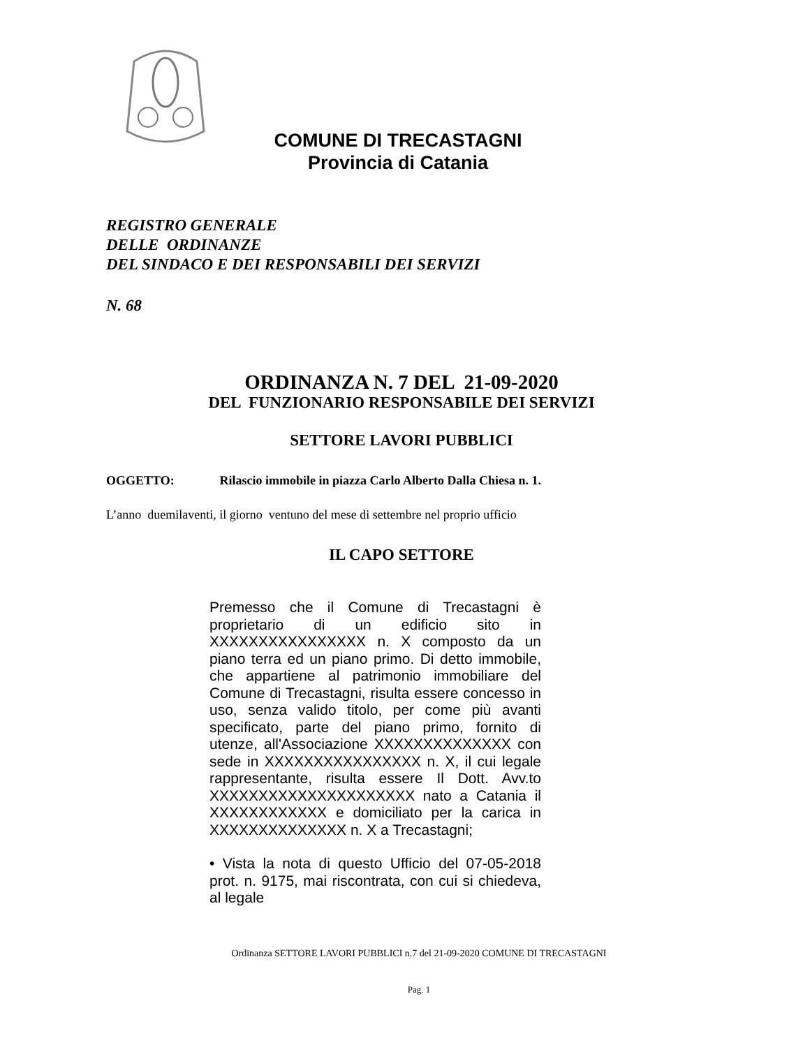COMUNE DI TRECASTAGNI
Provincia di Catania
REGISTRO GENERALE
DELLE ORDINANZE
DEL SINDACO E DEI RESPONSABILI DEI SERVIZI
N. 68
ORDINANZA N. 7 DEL 21-09-2020
DEL FUNZIONARIO RESPONSABILE DEI SERVIZI
SETTORE LAVORI PUBBLICI
OGGETTO: Rilascio immobile in piazza Carlo Alberto Dalla Chiesa n. 1.
L’anno duemilaventi, il giorno ventuno del mese di settembre nel proprio ufficio
IL CAPO SETTORE
Premesso che il Comune di Trecastagni è proprietario di un edificio sito in XXXXXXXXXXXXXXXX n. X composto da un piano terra ed un piano primo. Di detto immobile, che appartiene al patrimonio immobiliare del Comune di Trecastagni, risulta essere concesso in uso, senza valido titolo, per come più avanti specificato, parte del piano primo, fornito di utenze, all'Associazione XXXXXXXXXXXXXX con sede in XXXXXXXXXXXXXXXX n. X, il cui legale rappresentante, risulta essere Il Dott. Avv.to XXXXXXXXXXXXXXXXXXXXX nato a Catania il XXXXXXXXXXXX e domiciliato per la carica in XXXXXXXXXXXXXX n. X a Trecastagni;
• Vista la nota di questo Ufficio del 07-05-2018 prot. n. 9175, mai riscontrata, con cui si chiedeva, al legale
Ordinanza SETTORE LAVORI PUBBLICI n.7 del 21-09-2020 COMUNE DI TRECASTAGNI
Pag. 1